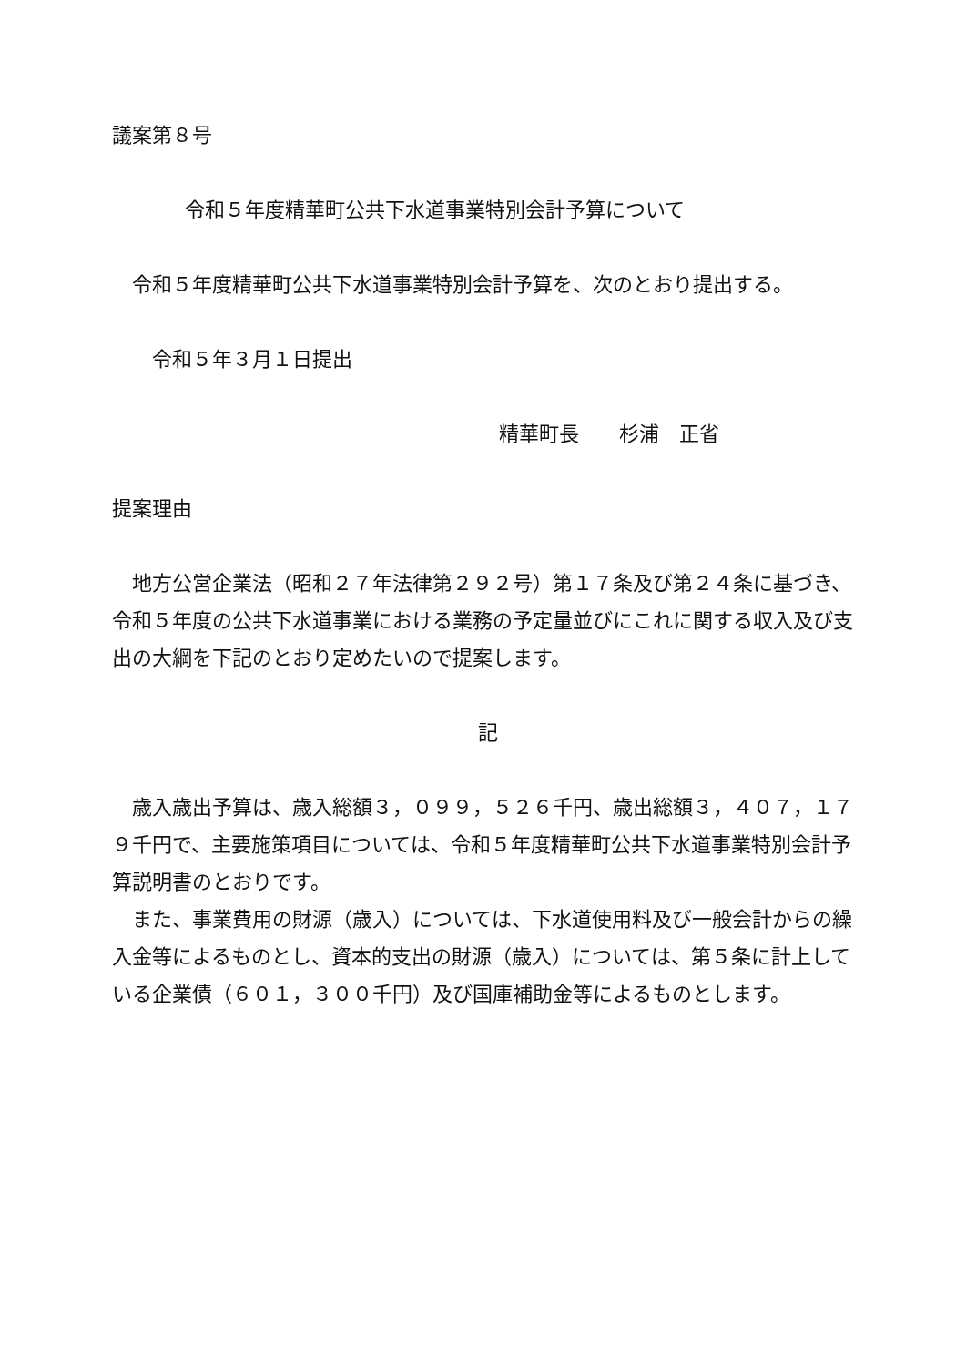議案第８号
令和５年度精華町公共下水道事業特別会計予算について
　令和５年度精華町公共下水道事業特別会計予算を、次のとおり提出する。
　　令和５年３月１日提出
精華町長　　杉浦　正省
提案理由
　地方公営企業法（昭和２７年法律第２９２号）第１７条及び第２４条に基づき、令和５年度の公共下水道事業における業務の予定量並びにこれに関する収入及び支出の大綱を下記のとおり定めたいので提案します。
記
　歳入歳出予算は、歳入総額３，０９９，５２６千円、歳出総額３，４０７，１７９千円で、主要施策項目については、令和５年度精華町公共下水道事業特別会計予算説明書のとおりです。
　また、事業費用の財源（歳入）については、下水道使用料及び一般会計からの繰入金等によるものとし、資本的支出の財源（歳入）については、第５条に計上している企業債（６０１，３００千円）及び国庫補助金等によるものとします。